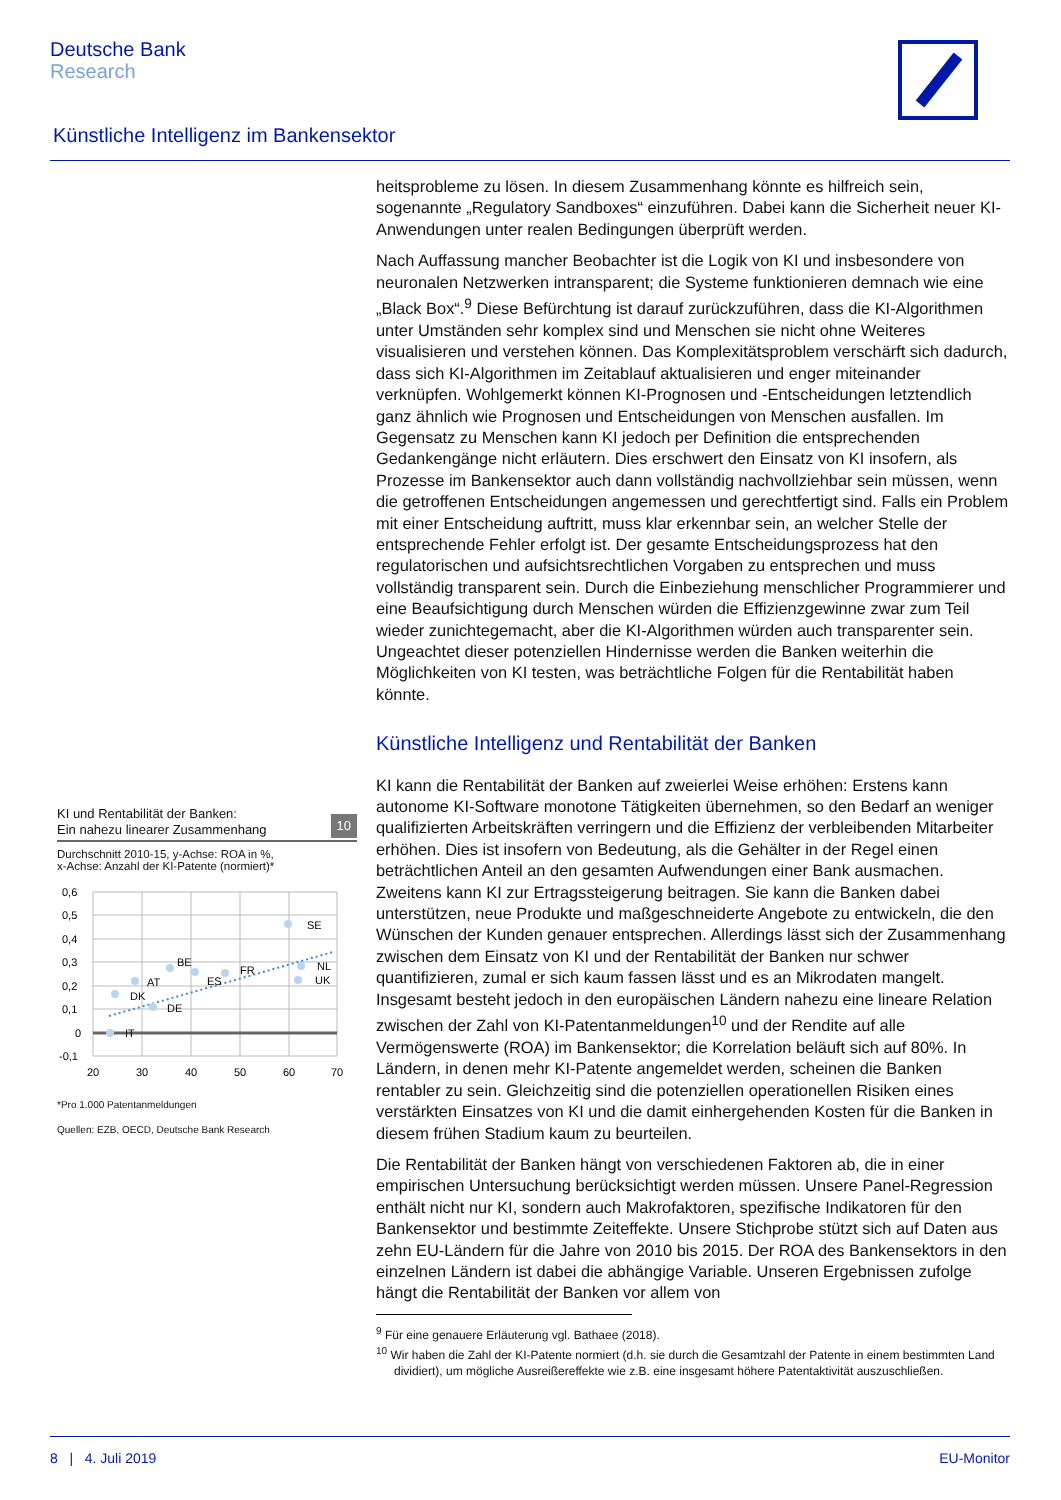Deutsche Bank
Research
Künstliche Intelligenz im Bankensektor
heitsprobleme zu lösen. In diesem Zusammenhang könnte es hilfreich sein, sogenannte „Regulatory Sandboxes“ einzuführen. Dabei kann die Sicherheit neuer KI-Anwendungen unter realen Bedingungen überprüft werden.
Nach Auffassung mancher Beobachter ist die Logik von KI und insbesondere von neuronalen Netzwerken intransparent; die Systeme funktionieren demnach wie eine „Black Box“.<sup>9</sup> Diese Befürchtung ist darauf zurückzuführen, dass die KI-Algorithmen unter Umständen sehr komplex sind und Menschen sie nicht ohne Weiteres visualisieren und verstehen können. Das Komplexitätsproblem verschärft sich dadurch, dass sich KI-Algorithmen im Zeitablauf aktualisieren und enger miteinander verknüpfen. Wohlgemerkt können KI-Prognosen und -Entscheidungen letztendlich ganz ähnlich wie Prognosen und Entscheidungen von Menschen ausfallen. Im Gegensatz zu Menschen kann KI jedoch per Definition die entsprechenden Gedankengänge nicht erläutern. Dies erschwert den Einsatz von KI insofern, als Prozesse im Bankensektor auch dann vollständig nachvollziehbar sein müssen, wenn die getroffenen Entscheidungen angemessen und gerechtfertigt sind. Falls ein Problem mit einer Entscheidung auftritt, muss klar erkennbar sein, an welcher Stelle der entsprechende Fehler erfolgt ist. Der gesamte Entscheidungsprozess hat den regulatorischen und aufsichtsrechtlichen Vorgaben zu entsprechen und muss vollständig transparent sein. Durch die Einbeziehung menschlicher Programmierer und eine Beaufsichtigung durch Menschen würden die Effizienzgewinne zwar zum Teil wieder zunichtegemacht, aber die KI-Algorithmen würden auch transparenter sein. Ungeachtet dieser potenziellen Hindernisse werden die Banken weiterhin die Möglichkeiten von KI testen, was beträchtliche Folgen für die Rentabilität haben könnte.
Künstliche Intelligenz und Rentabilität der Banken
KI kann die Rentabilität der Banken auf zweierlei Weise erhöhen: Erstens kann autonome KI-Software monotone Tätigkeiten übernehmen, so den Bedarf an weniger qualifizierten Arbeitskräften verringern und die Effizienz der verbleibenden Mitarbeiter erhöhen. Dies ist insofern von Bedeutung, als die Gehälter in der Regel einen beträchtlichen Anteil an den gesamten Aufwendungen einer Bank ausmachen. Zweitens kann KI zur Ertragssteigerung beitragen. Sie kann die Banken dabei unterstützen, neue Produkte und maßgeschneiderte Angebote zu entwickeln, die den Wünschen der Kunden genauer entsprechen. Allerdings lässt sich der Zusammenhang zwischen dem Einsatz von KI und der Rentabilität der Banken nur schwer quantifizieren, zumal er sich kaum fassen lässt und es an Mikrodaten mangelt. Insgesamt besteht jedoch in den europäischen Ländern nahezu eine lineare Relation zwischen der Zahl von KI-Patentanmeldungen<sup>10</sup> und der Rendite auf alle Vermögenswerte (ROA) im Bankensektor; die Korrelation beläuft sich auf 80%. In Ländern, in denen mehr KI-Patente angemeldet werden, scheinen die Banken rentabler zu sein. Gleichzeitig sind die potenziellen operationellen Risiken eines verstärkten Einsatzes von KI und die damit einhergehenden Kosten für die Banken in diesem frühen Stadium kaum zu beurteilen.
Die Rentabilität der Banken hängt von verschiedenen Faktoren ab, die in einer empirischen Untersuchung berücksichtigt werden müssen. Unsere Panel-Regression enthält nicht nur KI, sondern auch Makrofaktoren, spezifische Indikatoren für den Bankensektor und bestimmte Zeiteffekte. Unsere Stichprobe stützt sich auf Daten aus zehn EU-Ländern für die Jahre von 2010 bis 2015. Der ROA des Bankensektors in den einzelnen Ländern ist dabei die abhängige Variable. Unseren Ergebnissen zufolge hängt die Rentabilität der Banken vor allem von
<sup>9</sup> Für eine genauere Erläuterung vgl. Bathaee (2018).
<sup>10</sup> Wir haben die Zahl der KI-Patente normiert (d.h. sie durch die Gesamtzahl der Patente in einem bestimmten Land dividiert), um mögliche Ausreißereffekte wie z.B. eine insgesamt höhere Patentaktivität auszuschließen.
KI und Rentabilität der Banken:
Ein nahezu linearer Zusammenhang 10
Durchschnitt 2010-15, y-Achse: ROA in %,
x-Achse: Anzahl der KI-Patente (normiert)*
SE
FR
BE
ES
AT
DK
DE
IT
NL
UK
0,6
0,5
0,4
0,3
0,2
0,1
0
-0,1
20
30
40
50
60
70
*Pro 1.000 Patentanmeldungen
Quellen: EZB, OECD, Deutsche Bank Research
8 | 4. Juli 2019 EU-Monitor